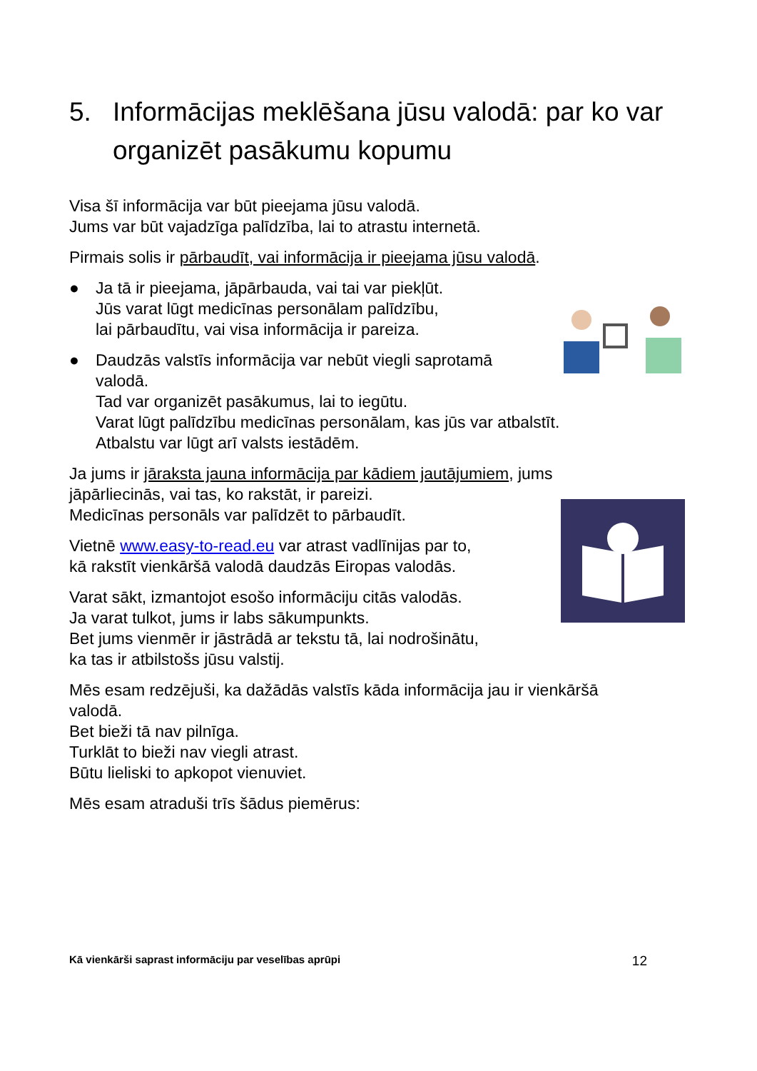5. Informācijas meklēšana jūsu valodā: par ko var organizēt pasākumu kopumu
Visa šī informācija var būt pieejama jūsu valodā.
Jums var būt vajadzīga palīdzība, lai to atrastu internetā.
Pirmais solis ir pārbaudīt, vai informācija ir pieejama jūsu valodā.
● Ja tā ir pieejama, jāpārbauda, vai tai var piekļūt.
Jūs varat lūgt medicīnas personālam palīdzību,
lai pārbaudītu, vai visa informācija ir pareiza.
● Daudzās valstīs informācija var nebūt viegli saprotamā
valodā.
Tad var organizēt pasākumus, lai to iegūtu.
Varat lūgt palīdzību medicīnas personālam, kas jūs var atbalstīt.
Atbalstu var lūgt arī valsts iestādēm.
Ja jums ir jāraksta jauna informācija par kādiem jautājumiem, jums
jāpārliecinās, vai tas, ko rakstāt, ir pareizi.
Medicīnas personāls var palīdzēt to pārbaudīt.
Vietnē www.easy-to-read.eu var atrast vadlīnijas par to,
kā rakstīt vienkāršā valodā daudzās Eiropas valodās.
Varat sākt, izmantojot esošo informāciju citās valodās.
Ja varat tulkot, jums ir labs sākumpunkts.
Bet jums vienmēr ir jāstrādā ar tekstu tā, lai nodrošinātu,
ka tas ir atbilstošs jūsu valstij.
Mēs esam redzējuši, ka dažādās valstīs kāda informācija jau ir vienkāršā
valodā.
Bet bieži tā nav pilnīga.
Turklāt to bieži nav viegli atrast.
Būtu lieliski to apkopot vienuviet.
Mēs esam atraduši trīs šādus piemērus:
Kā vienkārši saprast informāciju par veselības aprūpi 12